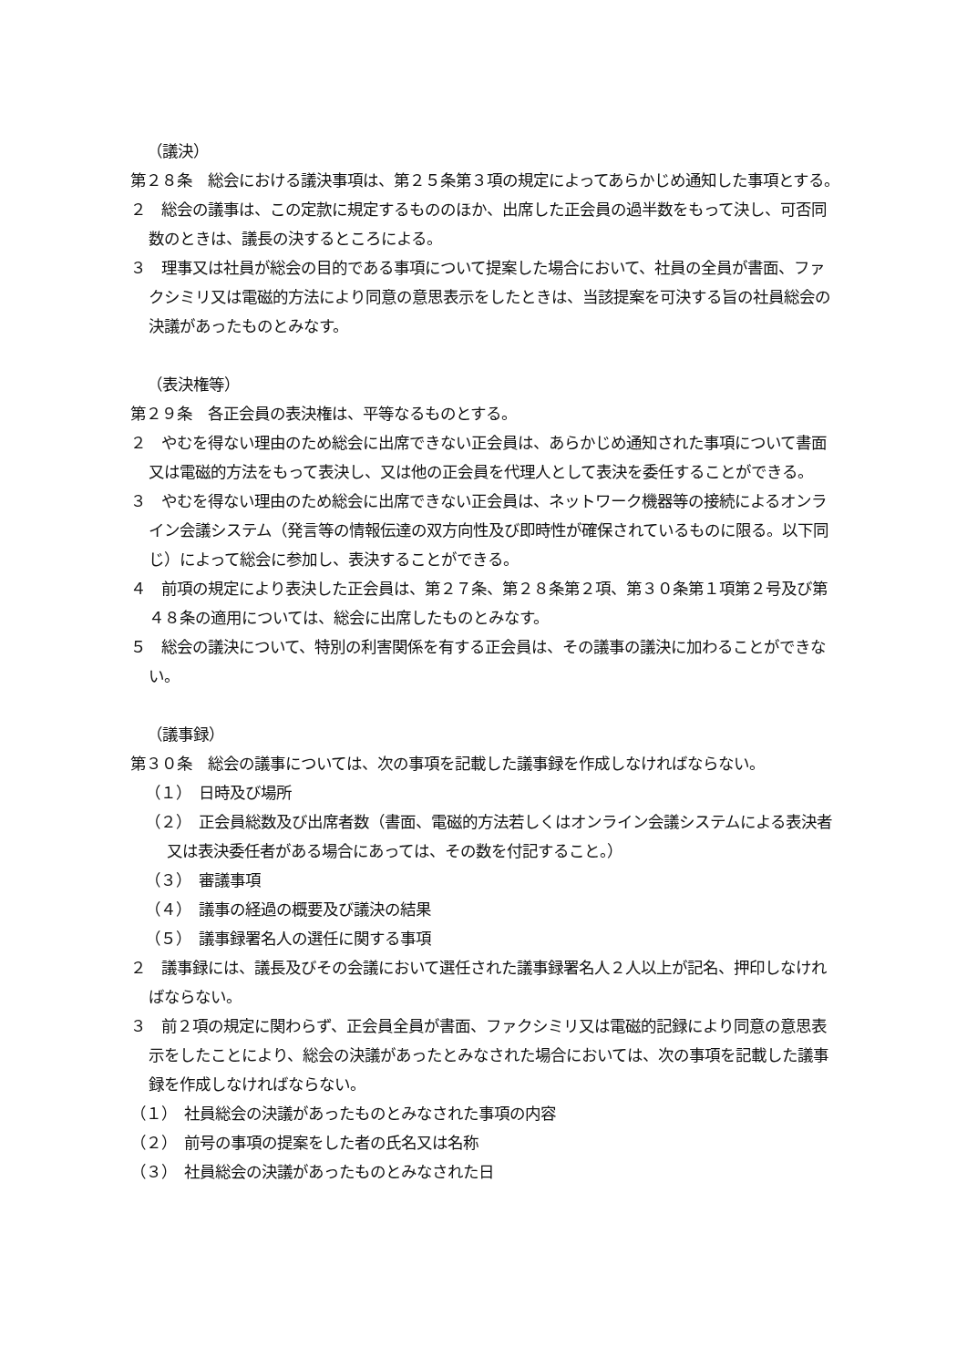（議決）
第２８条　総会における議決事項は、第２５条第３項の規定によってあらかじめ通知した事項とする。
２　総会の議事は、この定款に規定するもののほか、出席した正会員の過半数をもって決し、可否同数のときは、議長の決するところによる。
３　理事又は社員が総会の目的である事項について提案した場合において、社員の全員が書面、ファクシミリ又は電磁的方法により同意の意思表示をしたときは、当該提案を可決する旨の社員総会の決議があったものとみなす。
（表決権等）
第２９条　各正会員の表決権は、平等なるものとする。
２　やむを得ない理由のため総会に出席できない正会員は、あらかじめ通知された事項について書面又は電磁的方法をもって表決し、又は他の正会員を代理人として表決を委任することができる。
３　やむを得ない理由のため総会に出席できない正会員は、ネットワーク機器等の接続によるオンライン会議システム（発言等の情報伝達の双方向性及び即時性が確保されているものに限る。以下同じ）によって総会に参加し、表決することができる。
４　前項の規定により表決した正会員は、第２７条、第２８条第２項、第３０条第１項第２号及び第４８条の適用については、総会に出席したものとみなす。
５　総会の議決について、特別の利害関係を有する正会員は、その議事の議決に加わることができない。
（議事録）
第３０条　総会の議事については、次の事項を記載した議事録を作成しなければならない。
（１）　日時及び場所
（２）　正会員総数及び出席者数（書面、電磁的方法若しくはオンライン会議システムによる表決者又は表決委任者がある場合にあっては、その数を付記すること。）
（３）　審議事項
（４）　議事の経過の概要及び議決の結果
（５）　議事録署名人の選任に関する事項
２　議事録には、議長及びその会議において選任された議事録署名人２人以上が記名、押印しなければならない。
３　前２項の規定に関わらず、正会員全員が書面、ファクシミリ又は電磁的記録により同意の意思表示をしたことにより、総会の決議があったとみなされた場合においては、次の事項を記載した議事録を作成しなければならない。
（１）　社員総会の決議があったものとみなされた事項の内容
（２）　前号の事項の提案をした者の氏名又は名称
（３）　社員総会の決議があったものとみなされた日